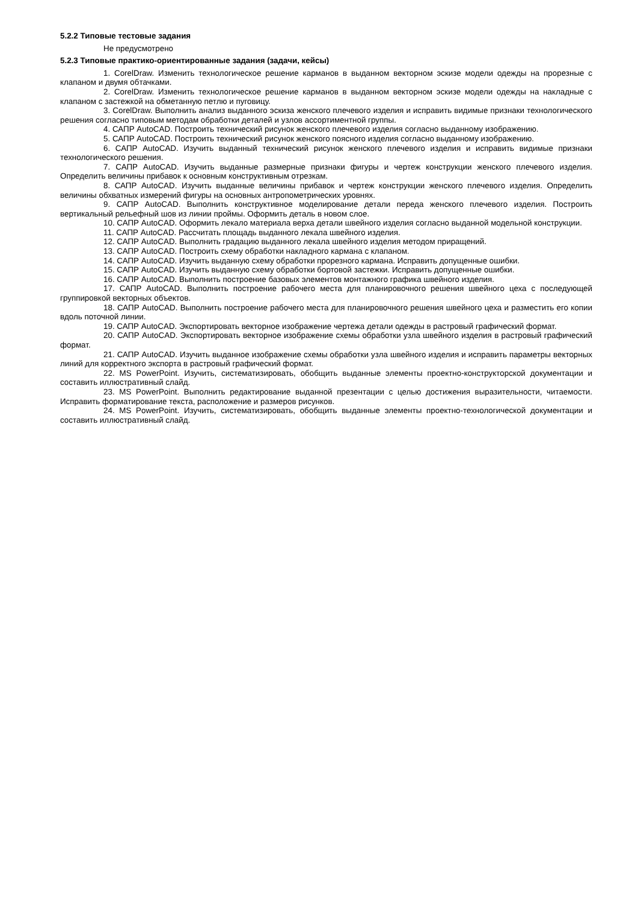5.2.2 Типовые тестовые задания
Не предусмотрено
5.2.3 Типовые практико-ориентированные задания (задачи, кейсы)
1. CorelDraw. Изменить технологическое решение карманов в выданном векторном эскизе модели одежды на прорезные с клапаном и двумя обтачками.
2. CorelDraw. Изменить технологическое решение карманов в выданном векторном эскизе модели одежды на накладные с клапаном с застежкой на обметанную петлю и пуговицу.
3. CorelDraw. Выполнить анализ выданного эскиза женского плечевого изделия и исправить видимые признаки технологического решения согласно типовым методам обработки деталей и узлов ассортиментной группы.
4. САПР AutoCAD. Построить технический рисунок женского плечевого изделия согласно выданному изображению.
5. САПР AutoCAD. Построить технический рисунок женского поясного изделия согласно выданному изображению.
6. САПР AutoCAD. Изучить выданный технический рисунок женского плечевого изделия и исправить видимые признаки технологического решения.
7. САПР AutoCAD. Изучить выданные размерные признаки фигуры и чертеж конструкции женского плечевого изделия. Определить величины прибавок к основным конструктивным отрезкам.
8. САПР AutoCAD. Изучить выданные величины прибавок и чертеж конструкции женского плечевого изделия. Определить величины обхватных измерений фигуры на основных антропометрических уровнях.
9. САПР AutoCAD. Выполнить конструктивное моделирование детали переда женского плечевого изделия. Построить вертикальный рельефный шов из линии проймы. Оформить деталь в новом слое.
10. САПР AutoCAD. Оформить лекало материала верха детали швейного изделия согласно выданной модельной конструкции.
11. САПР AutoCAD. Рассчитать площадь выданного лекала швейного изделия.
12. САПР AutoCAD. Выполнить градацию выданного лекала швейного изделия методом приращений.
13. САПР AutoCAD. Построить схему обработки накладного кармана с клапаном.
14. САПР AutoCAD. Изучить выданную схему обработки прорезного кармана. Исправить допущенные ошибки.
15. САПР AutoCAD. Изучить выданную схему обработки бортовой застежки. Исправить допущенные ошибки.
16. САПР AutoCAD. Выполнить построение базовых элементов монтажного графика швейного изделия.
17. САПР AutoCAD. Выполнить построение рабочего места для планировочного решения швейного цеха с последующей группировкой векторных объектов.
18. САПР AutoCAD. Выполнить построение рабочего места для планировочного решения швейного цеха и разместить его копии вдоль поточной линии.
19. САПР AutoCAD. Экспортировать векторное изображение чертежа детали одежды в растровый графический формат.
20. САПР AutoCAD. Экспортировать векторное изображение схемы обработки узла швейного изделия в растровый графический формат.
21. САПР AutoCAD. Изучить выданное изображение схемы обработки узла швейного изделия и исправить параметры векторных линий для корректного экспорта в растровый графический формат.
22. MS PowerPoint. Изучить, систематизировать, обобщить выданные элементы проектно-конструкторской документации и составить иллюстративный слайд.
23. MS PowerPoint. Выполнить редактирование выданной презентации с целью достижения выразительности, читаемости. Исправить форматирование текста, расположение и размеров рисунков.
24. MS PowerPoint. Изучить, систематизировать, обобщить выданные элементы проектно-технологической документации и составить иллюстративный слайд.